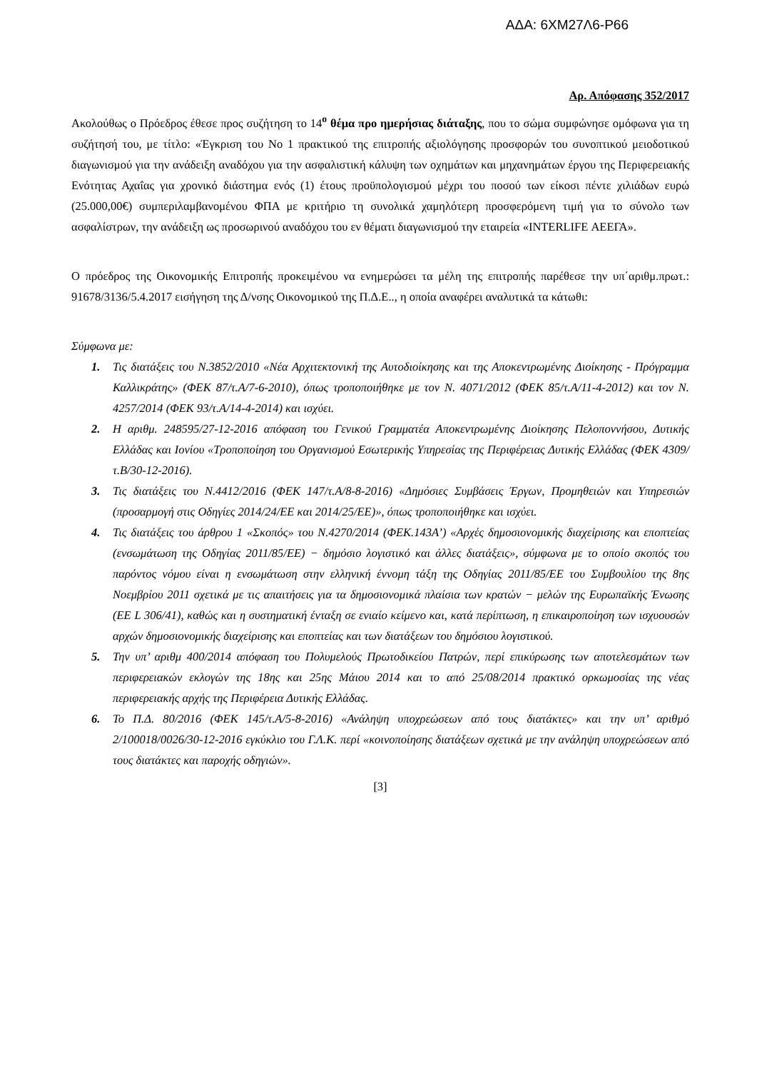ΑΔΑ: 6ΧΜ27Λ6-Ρ66
Αρ. Απόφασης 352/2017
Ακολούθως ο Πρόεδρος έθεσε προς συζήτηση το 14<sup>ο</sup> θέμα προ ημερήσιας διάταξης, που το σώμα συμφώνησε ομόφωνα για τη συζήτησή του, με τίτλο: «Έγκριση του Νο 1 πρακτικού της επιτροπής αξιολόγησης προσφορών του συνοπτικού μειοδοτικού διαγωνισμού για την ανάδειξη αναδόχου για την ασφαλιστική κάλυψη των οχημάτων και μηχανημάτων έργου της Περιφερειακής Ενότητας Αχαΐας για χρονικό διάστημα ενός (1) έτους προϋπολογισμού μέχρι του ποσού των είκοσι πέντε χιλιάδων ευρώ (25.000,00€) συμπεριλαμβανομένου ΦΠΑ με κριτήριο τη συνολικά χαμηλότερη προσφερόμενη τιμή για το σύνολο των ασφαλίστρων, την ανάδειξη ως προσωρινού αναδόχου του εν θέματι διαγωνισμού την εταιρεία «INTERLIFE ΑΕΕΓΑ».
Ο πρόεδρος της Οικονομικής Επιτροπής προκειμένου να ενημερώσει τα μέλη της επιτροπής παρέθεσε την υπ΄αριθμ.πρωτ.: 91678/3136/5.4.2017 εισήγηση της Δ/νσης Οικονομικού της Π.Δ.Ε.., η οποία αναφέρει αναλυτικά τα κάτωθι:
Σύμφωνα με:
1. Τις διατάξεις του Ν.3852/2010 «Νέα Αρχιτεκτονική της Αυτοδιοίκησης και της Αποκεντρωμένης Διοίκησης - Πρόγραμμα Καλλικράτης» (ΦΕΚ 87/τ.Α/7-6-2010), όπως τροποποιήθηκε με τον Ν. 4071/2012 (ΦΕΚ 85/τ.Α/11-4-2012) και τον Ν. 4257/2014 (ΦΕΚ 93/τ.Α/14-4-2014) και ισχύει.
2. Η αριθμ. 248595/27-12-2016 απόφαση του Γενικού Γραμματέα Αποκεντρωμένης Διοίκησης Πελοποννήσου, Δυτικής Ελλάδας και Ιονίου «Τροποποίηση του Οργανισμού Εσωτερικής Υπηρεσίας της Περιφέρειας Δυτικής Ελλάδας (ΦΕΚ 4309/τ.Β/30-12-2016).
3. Τις διατάξεις του Ν.4412/2016 (ΦΕΚ 147/τ.Α/8-8-2016) «Δημόσιες Συμβάσεις Έργων, Προμηθειών και Υπηρεσιών (προσαρμογή στις Οδηγίες 2014/24/ΕΕ και 2014/25/ΕΕ)», όπως τροποποιήθηκε και ισχύει.
4. Τις διατάξεις του άρθρου 1 «Σκοπός» του Ν.4270/2014 (ΦΕΚ.143Α’) «Αρχές δημοσιονομικής διαχείρισης και εποπτείας (ενσωμάτωση της Οδηγίας 2011/85/ΕΕ) − δημόσιο λογιστικό και άλλες διατάξεις», σύμφωνα με το οποίο σκοπός του παρόντος νόμου είναι η ενσωμάτωση στην ελληνική έννομη τάξη της Οδηγίας 2011/85/ΕΕ του Συμβουλίου της 8ης Νοεμβρίου 2011 σχετικά με τις απαιτήσεις για τα δημοσιονομικά πλαίσια των κρατών − μελών της Ευρωπαϊκής Ένωσης (ΕΕ L 306/41), καθώς και η συστηματική ένταξη σε ενιαίο κείμενο και, κατά περίπτωση, η επικαιροποίηση των ισχυουσών αρχών δημοσιονομικής διαχείρισης και εποπτείας και των διατάξεων του δημόσιου λογιστικού.
5. Την υπ’ αριθμ 400/2014 απόφαση του Πολυμελούς Πρωτοδικείου Πατρών, περί επικύρωσης των αποτελεσμάτων των περιφερειακών εκλογών της 18ης και 25ης Μάιου 2014 και το από 25/08/2014 πρακτικό ορκωμοσίας της νέας περιφερειακής αρχής της Περιφέρεια Δυτικής Ελλάδας.
6. Το Π.Δ. 80/2016 (ΦΕΚ 145/τ.Α/5-8-2016) «Ανάληψη υποχρεώσεων από τους διατάκτες» και την υπ’ αριθμό 2/100018/0026/30-12-2016 εγκύκλιο του Γ.Λ.Κ. περί «κοινοποίησης διατάξεων σχετικά με την ανάληψη υποχρεώσεων από τους διατάκτες και παροχής οδηγιών».
[3]